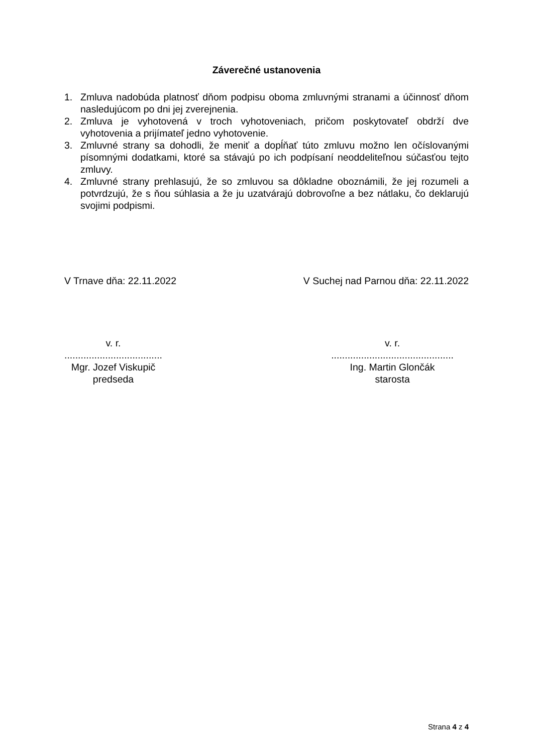Záverečné ustanovenia
1. Zmluva nadobúda platnosť dňom podpisu oboma zmluvnými stranami a účinnosť dňom nasledujúcom po dni jej zverejnenia.
2. Zmluva je vyhotovená v troch vyhotoveniach, pričom poskytovateľ obdrží dve vyhotovenia a prijímateľ jedno vyhotovenie.
3. Zmluvné strany sa dohodli, že meniť a dopĺňať túto zmluvu možno len očíslovanými písomnými dodatkami, ktoré sa stávajú po ich podpísaní neoddeliteľnou súčasťou tejto zmluvy.
4. Zmluvné strany prehlasujú, že so zmluvou sa dôkladne oboznámili, že jej rozumeli a potvrdzujú, že s ňou súhlasia a že ju uzatvárajú dobrovoľne a bez nátlaku, čo deklarujú svojimi podpismi.
V Trnave dňa: 22.11.2022 V Suchej nad Parnou dňa: 22.11.2022
v. r.
....................................
Mgr. Jozef Viskupič
predseda
v. r.
.............................................
Ing. Martin Glončák
starosta
Strana 4 z 4